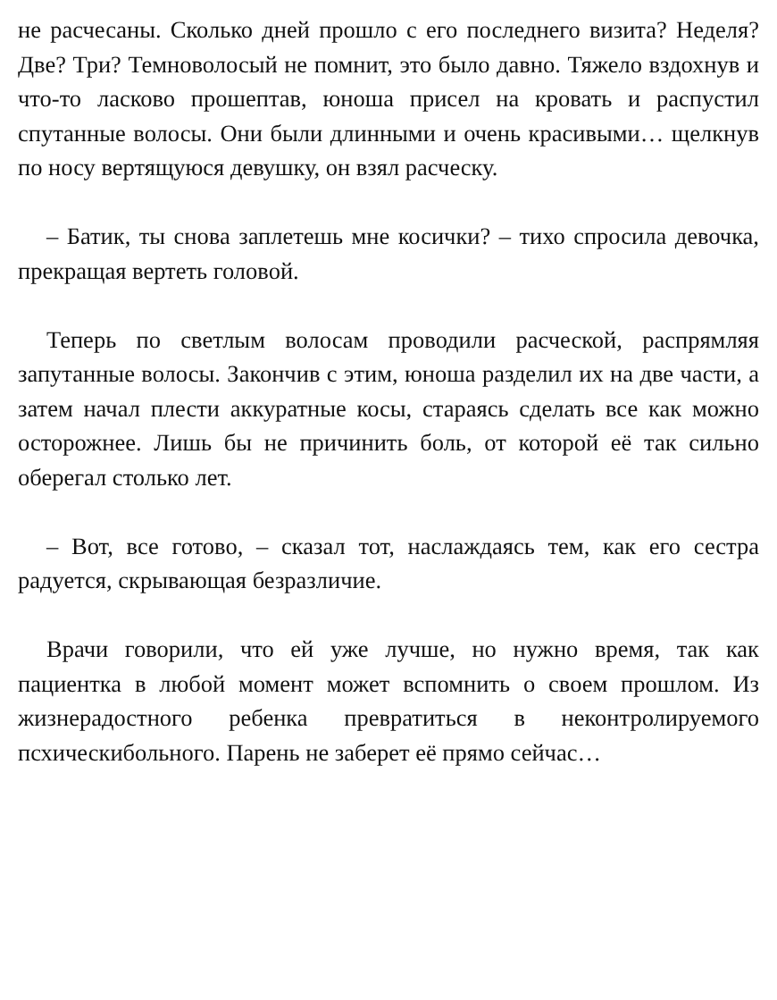не расчесаны. Сколько дней прошло с его последнего визита? Неделя? Две? Три? Темноволосый не помнит, это было давно. Тяжело вздохнув и что-то ласково прошептав, юноша присел на кровать и распустил спутанные волосы. Они были длинными и очень красивыми… щелкнув по носу вертящуюся девушку, он взял расческу.
– Батик, ты снова заплетешь мне косички? – тихо спросила девочка, прекращая вертеть головой.
Теперь по светлым волосам проводили расческой, распрямляя запутанные волосы. Закончив с этим, юноша разделил их на две части, а затем начал плести аккуратные косы, стараясь сделать все как можно осторожнее. Лишь бы не причинить боль, от которой её так сильно оберегал столько лет.
– Вот, все готово, – сказал тот, наслаждаясь тем, как его сестра радуется, скрывающая безразличие.
Врачи говорили, что ей уже лучше, но нужно время, так как пациентка в любой момент может вспомнить о своем прошлом. Из жизнерадостного ребенка превратиться в неконтролируемого псхическибольного. Парень не заберет её прямо сейчас…